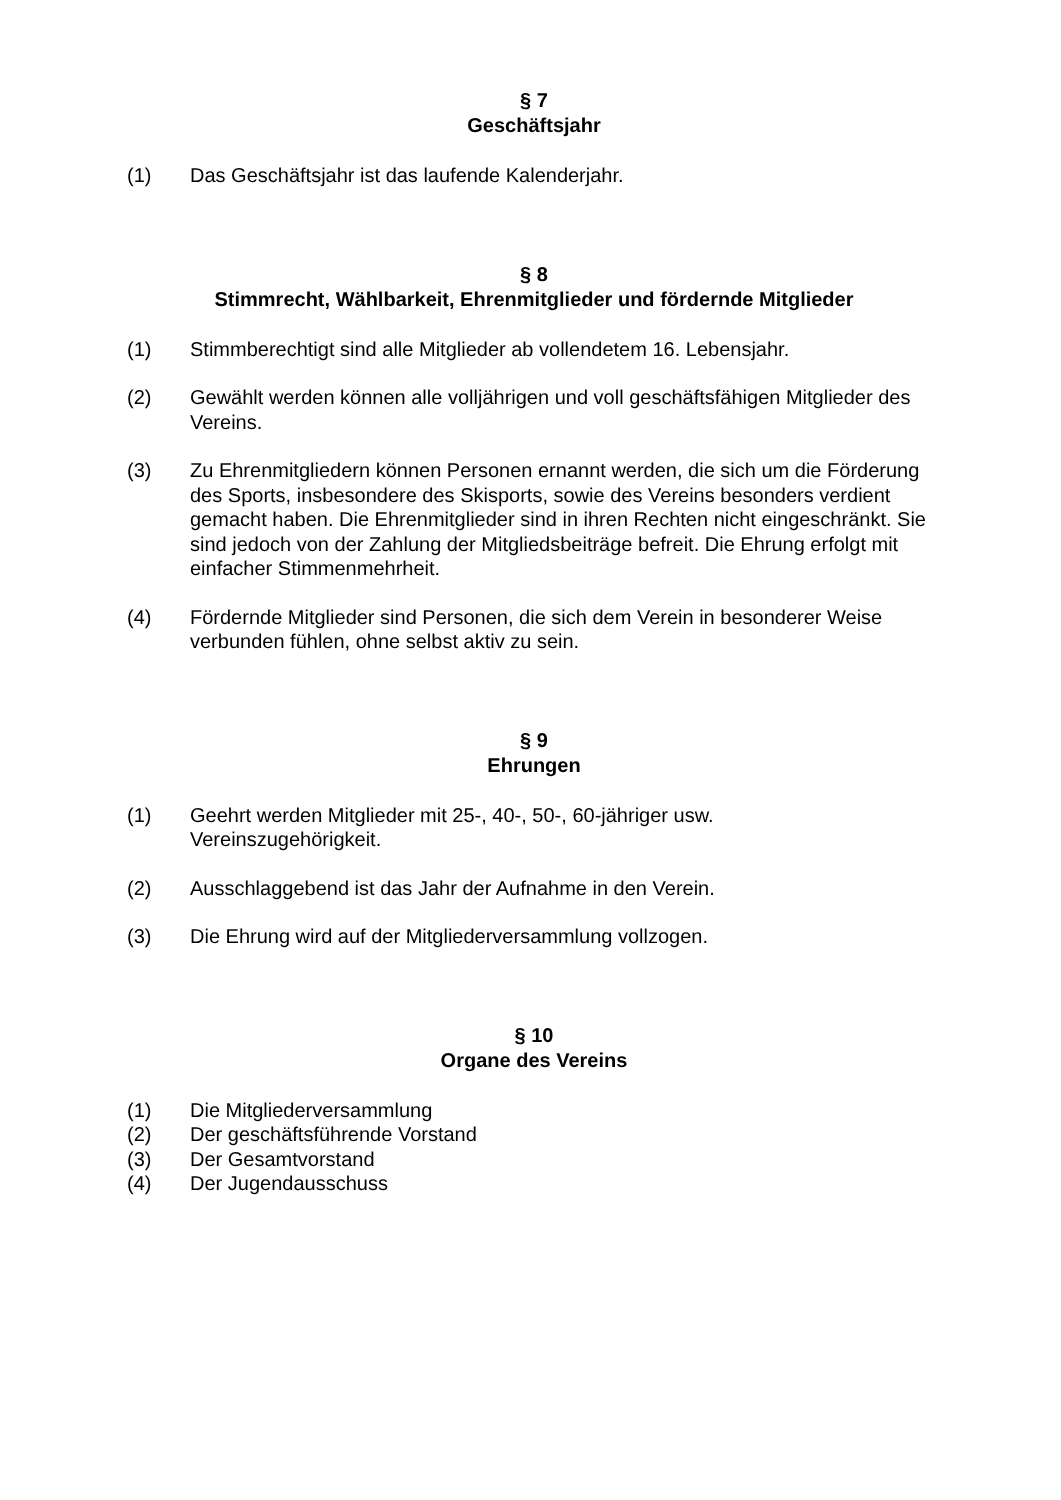§ 7
Geschäftsjahr
(1) Das Geschäftsjahr ist das laufende Kalenderjahr.
§ 8
Stimmrecht, Wählbarkeit, Ehrenmitglieder und fördernde Mitglieder
(1) Stimmberechtigt sind alle Mitglieder ab vollendetem 16. Lebensjahr.
(2) Gewählt werden können alle volljährigen und voll geschäftsfähigen Mitglieder des Vereins.
(3) Zu Ehrenmitgliedern können Personen ernannt werden, die sich um die Förderung des Sports, insbesondere des Skisports, sowie des Vereins besonders verdient gemacht haben. Die Ehrenmitglieder sind in ihren Rechten nicht eingeschränkt. Sie sind jedoch von der Zahlung der Mitgliedsbeiträge befreit. Die Ehrung erfolgt mit einfacher Stimmenmehrheit.
(4) Fördernde Mitglieder sind Personen, die sich dem Verein in besonderer Weise verbunden fühlen, ohne selbst aktiv zu sein.
§ 9
Ehrungen
(1) Geehrt werden Mitglieder mit 25-, 40-, 50-, 60-jähriger usw.
Vereinszugehörigkeit.
(2) Ausschlaggebend ist das Jahr der Aufnahme in den Verein.
(3) Die Ehrung wird auf der Mitgliederversammlung vollzogen.
§ 10
Organe des Vereins
(1) Die Mitgliederversammlung
(2) Der geschäftsführende Vorstand
(3) Der Gesamtvorstand
(4) Der Jugendausschuss